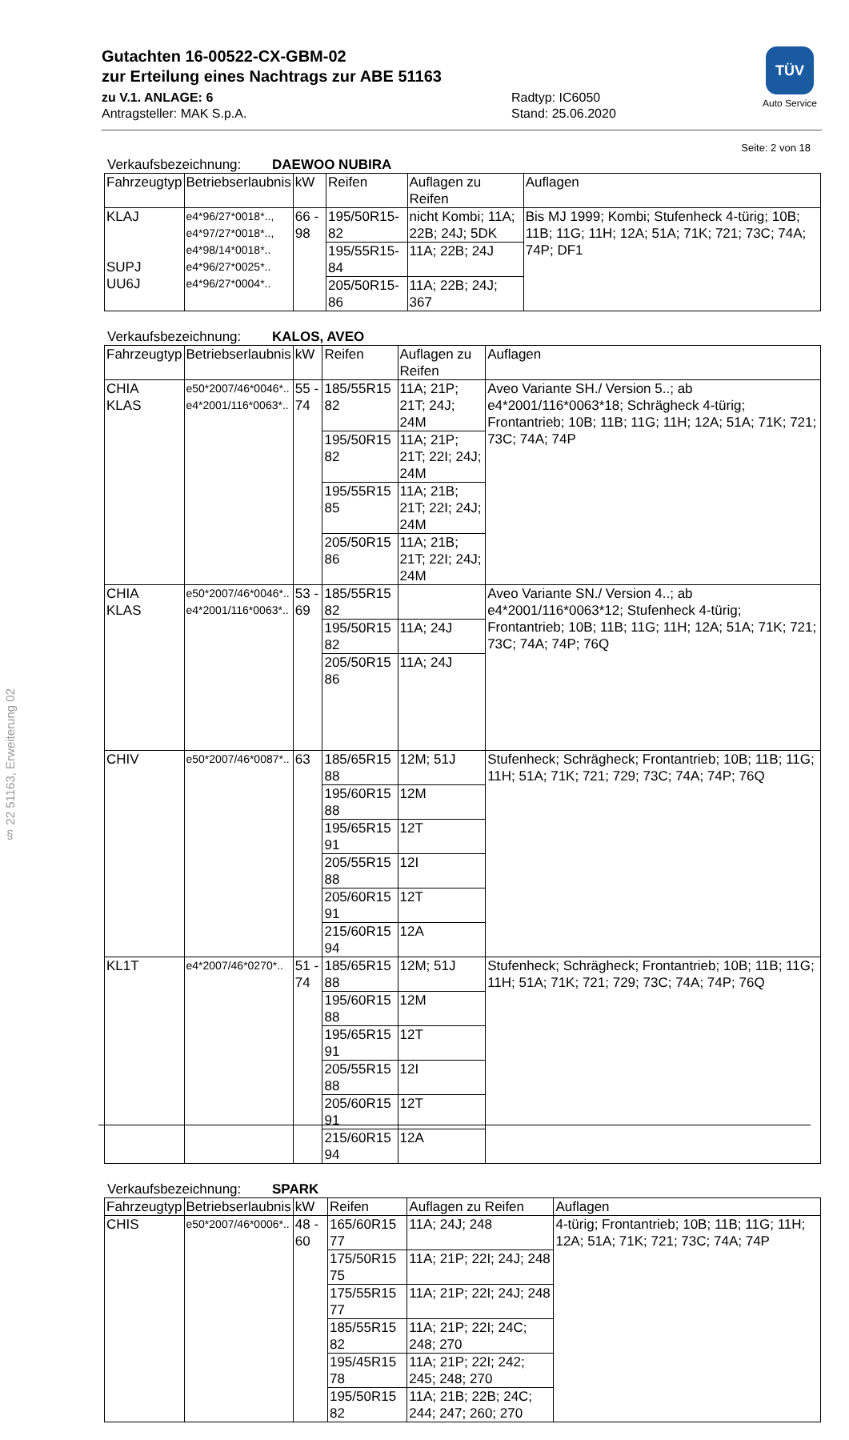TÜV
Auto Service
Gutachten 16-00522-CX-GBM-02
zur Erteilung eines Nachtrags zur ABE 51163
zu V.1. ANLAGE: 6
Antragsteller: MAK S.p.A.
Radtyp: IC6050
Stand: 25.06.2020
Seite: 2 von 18
Verkaufsbezeichnung: DAEWOO NUBIRA
| Fahrzeugtyp | Betriebserlaubnis | kW | Reifen | Auflagen zu Reifen | Auflagen |
| --- | --- | --- | --- | --- | --- |
| KLAJ SUPJ UU6J | e4*96/27*0018*.., e4*97/27*0018*.., e4*98/14*0018*.. e4*96/27*0025*.. e4*96/27*0004*.. | 66 - 98 | 195/50R15-82 | nicht Kombi; 11A; 22B; 24J; 5DK | Bis MJ 1999; Kombi; Stufenheck 4-türig; 10B; 11B; 11G; 11H; 12A; 51A; 71K; 721; 73C; 74A; 74P; DF1 |
| | | | 195/55R15-84 | 11A; 22B; 24J | |
| | | | 205/50R15-86 | 11A; 22B; 24J; 367 | |
Verkaufsbezeichnung: KALOS, AVEO
| Fahrzeugtyp | Betriebserlaubnis | kW | Reifen | Auflagen zu Reifen | Auflagen |
| --- | --- | --- | --- | --- | --- |
| CHIA KLAS | e50*2007/46*0046*.. e4*2001/116*0063*.. | 55 - 74 | 185/55R15 82 | 11A; 21P; 21T; 24J; 24M | Aveo Variante SH./ Version 5..; ab e4*2001/116*0063*18; Schrägheck 4-türig; Frontantrieb; 10B; 11B; 11G; 11H; 12A; 51A; 71K; 721; 73C; 74A; 74P |
| | | | 195/50R15 82 | 11A; 21P; 21T; 22I; 24J; 24M | |
| | | | 195/55R15 85 | 11A; 21B; 21T; 22I; 24J; 24M | |
| | | | 205/50R15 86 | 11A; 21B; 21T; 22I; 24J; 24M | |
| CHIA KLAS | e50*2007/46*0046*.. e4*2001/116*0063*.. | 53 - 69 | 185/55R15 82 | | Aveo Variante SN./ Version 4..; ab e4*2001/116*0063*12; Stufenheck 4-türig; Frontantrieb; 10B; 11B; 11G; 11H; 12A; 51A; 71K; 721; 73C; 74A; 74P; 76Q |
| | | | 195/50R15 82 | 11A; 24J | |
| | | | 205/50R15 86 | 11A; 24J | |
| CHIV | e50*2007/46*0087*.. | 63 | 185/65R15 88 | 12M; 51J | Stufenheck; Schrägheck; Frontantrieb; 10B; 11B; 11G; 11H; 51A; 71K; 721; 729; 73C; 74A; 74P; 76Q |
| | | | 195/60R15 88 | 12M | |
| | | | 195/65R15 91 | 12T | |
| | | | 205/55R15 88 | 12I | |
| | | | 205/60R15 91 | 12T | |
| | | | 215/60R15 94 | 12A | |
| KL1T | e4*2007/46*0270*.. | 51 - 74 | 185/65R15 88 | 12M; 51J | Stufenheck; Schrägheck; Frontantrieb; 10B; 11B; 11G; 11H; 51A; 71K; 721; 729; 73C; 74A; 74P; 76Q |
| | | | 195/60R15 88 | 12M | |
| | | | 195/65R15 91 | 12T | |
| | | | 205/55R15 88 | 12I | |
| | | | 205/60R15 91 | 12T | |
| | | | 215/60R15 94 | 12A | |
Verkaufsbezeichnung: SPARK
| Fahrzeugtyp | Betriebserlaubnis | kW | Reifen | Auflagen zu Reifen | Auflagen |
| --- | --- | --- | --- | --- | --- |
| CHIS | e50*2007/46*0006*.. | 48 - 60 | 165/60R15 77 | 11A; 24J; 248 | 4-türig; Frontantrieb; 10B; 11B; 11G; 11H; 12A; 51A; 71K; 721; 73C; 74A; 74P |
| | | | 175/50R15 75 | 11A; 21P; 22I; 24J; 248 | |
| | | | 175/55R15 77 | 11A; 21P; 22I; 24J; 248 | |
| | | | 185/55R15 82 | 11A; 21P; 22I; 24C; 248; 270 | |
| | | | 195/45R15 78 | 11A; 21P; 22I; 242; 245; 248; 270 | |
| | | | 195/50R15 82 | 11A; 21B; 22B; 24C; 244; 247; 260; 270 | |
§ 22 51163, Erweiterung 02